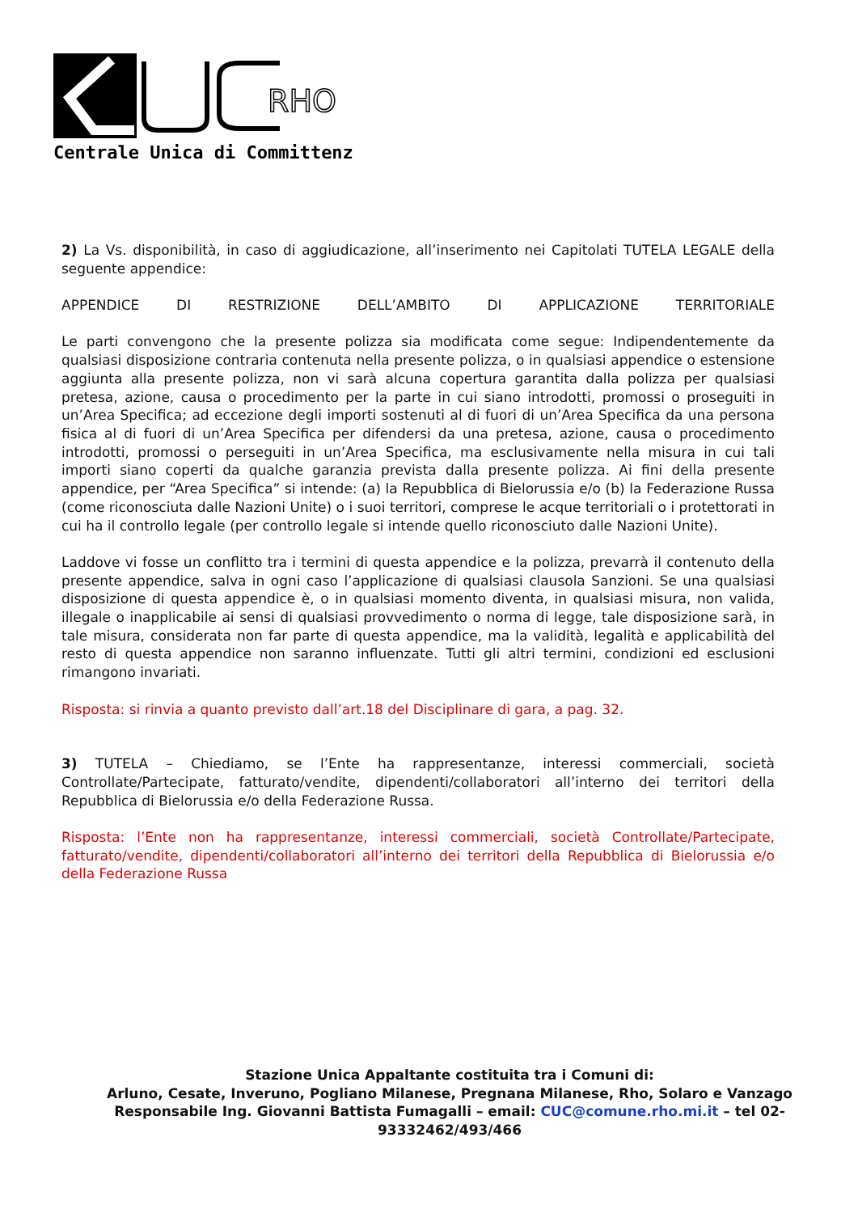RHO
Centrale Unica di Committenza
2) La Vs. disponibilità, in caso di aggiudicazione, all’inserimento nei Capitolati TUTELA LEGALE della seguente appendice:
APPENDICE DI RESTRIZIONE DELL’AMBITO DI APPLICAZIONE TERRITORIALE
Le parti convengono che la presente polizza sia modificata come segue: Indipendentemente da qualsiasi disposizione contraria contenuta nella presente polizza, o in qualsiasi appendice o estensione aggiunta alla presente polizza, non vi sarà alcuna copertura garantita dalla polizza per qualsiasi pretesa, azione, causa o procedimento per la parte in cui siano introdotti, promossi o proseguiti in un’Area Specifica; ad eccezione degli importi sostenuti al di fuori di un’Area Specifica da una persona fisica al di fuori di un’Area Specifica per difendersi da una pretesa, azione, causa o procedimento introdotti, promossi o perseguiti in un’Area Specifica, ma esclusivamente nella misura in cui tali importi siano coperti da qualche garanzia prevista dalla presente polizza. Ai fini della presente appendice, per “Area Specifica” si intende: (a) la Repubblica di Bielorussia e/o (b) la Federazione Russa (come riconosciuta dalle Nazioni Unite) o i suoi territori, comprese le acque territoriali o i protettorati in cui ha il controllo legale (per controllo legale si intende quello riconosciuto dalle Nazioni Unite).
Laddove vi fosse un conflitto tra i termini di questa appendice e la polizza, prevarrà il contenuto della presente appendice, salva in ogni caso l’applicazione di qualsiasi clausola Sanzioni. Se una qualsiasi disposizione di questa appendice è, o in qualsiasi momento diventa, in qualsiasi misura, non valida, illegale o inapplicabile ai sensi di qualsiasi provvedimento o norma di legge, tale disposizione sarà, in tale misura, considerata non far parte di questa appendice, ma la validità, legalità e applicabilità del resto di questa appendice non saranno influenzate. Tutti gli altri termini, condizioni ed esclusioni rimangono invariati.
Risposta: si rinvia a quanto previsto dall’art.18 del Disciplinare di gara, a pag. 32.
3) TUTELA – Chiediamo, se l’Ente ha rappresentanze, interessi commerciali, società Controllate/Partecipate, fatturato/vendite, dipendenti/collaboratori all’interno dei territori della Repubblica di Bielorussia e/o della Federazione Russa.
Risposta: l’Ente non ha rappresentanze, interessi commerciali, società Controllate/Partecipate, fatturato/vendite, dipendenti/collaboratori all’interno dei territori della Repubblica di Bielorussia e/o della Federazione Russa
Stazione Unica Appaltante costituita tra i Comuni di:
Arluno, Cesate, Inveruno, Pogliano Milanese, Pregnana Milanese, Rho, Solaro e Vanzago
Responsabile Ing. Giovanni Battista Fumagalli – email: CUC@comune.rho.mi.it – tel 02-93332462/493/466